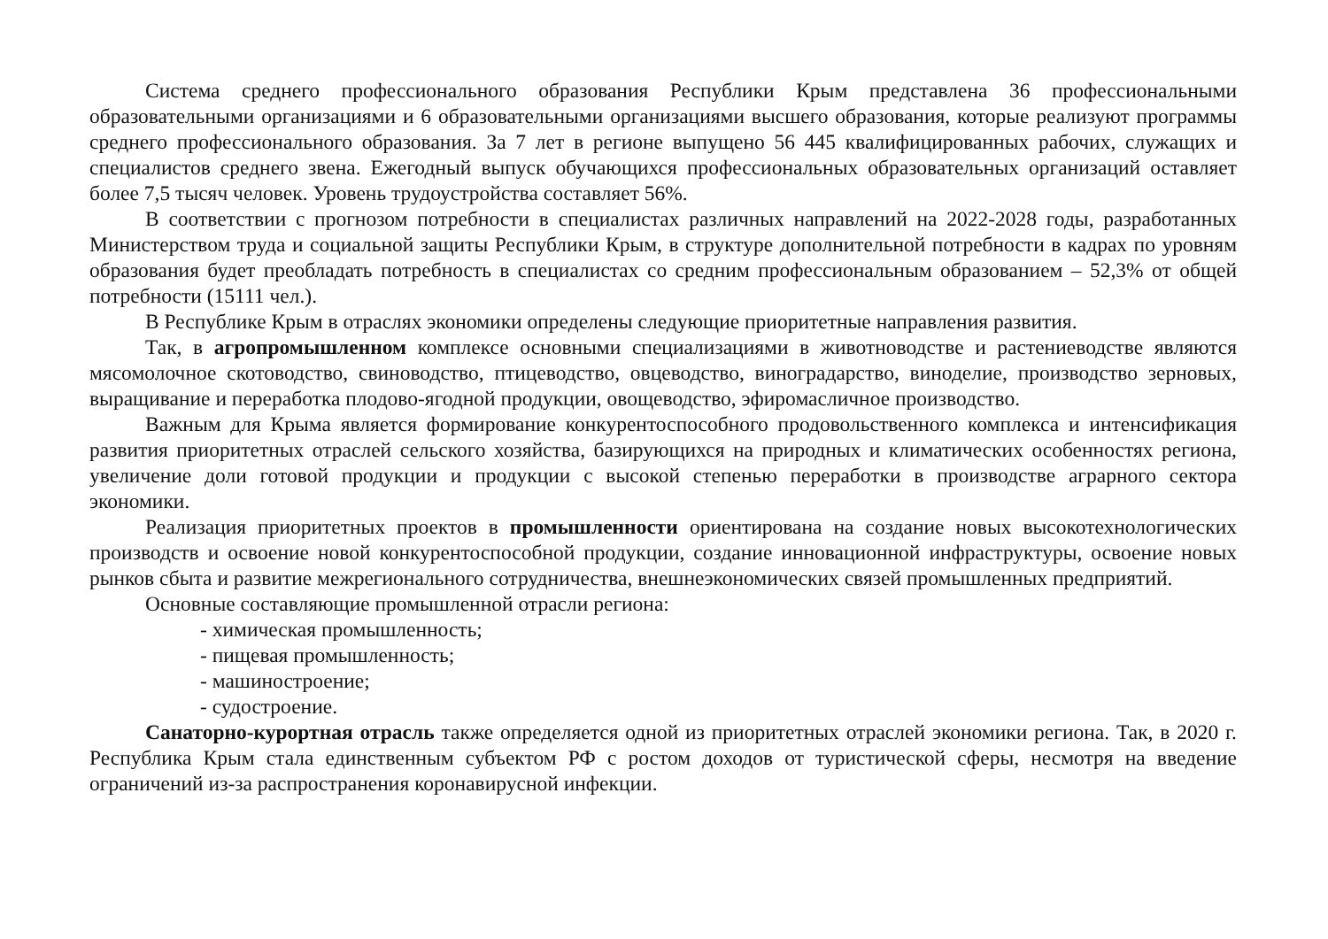Система среднего профессионального образования Республики Крым представлена 36 профессиональными образовательными организациями и 6 образовательными организациями высшего образования, которые реализуют программы среднего профессионального образования. За 7 лет в регионе выпущено 56 445 квалифицированных рабочих, служащих и специалистов среднего звена. Ежегодный выпуск обучающихся профессиональных образовательных организаций оставляет более 7,5 тысяч человек. Уровень трудоустройства составляет 56%.
В соответствии с прогнозом потребности в специалистах различных направлений на 2022-2028 годы, разработанных Министерством труда и социальной защиты Республики Крым, в структуре дополнительной потребности в кадрах по уровням образования будет преобладать потребность в специалистах со средним профессиональным образованием – 52,3% от общей потребности (15111 чел.).
В Республике Крым в отраслях экономики определены следующие приоритетные направления развития.
Так, в агропромышленном комплексе основными специализациями в животноводстве и растениеводстве являются мясомолочное скотоводство, свиноводство, птицеводство, овцеводство, виноградарство, виноделие, производство зерновых, выращивание и переработка плодово-ягодной продукции, овощеводство, эфиромасличное производство.
Важным для Крыма является формирование конкурентоспособного продовольственного комплекса и интенсификация развития приоритетных отраслей сельского хозяйства, базирующихся на природных и климатических особенностях региона, увеличение доли готовой продукции и продукции с высокой степенью переработки в производстве аграрного сектора экономики.
Реализация приоритетных проектов в промышленности ориентирована на создание новых высокотехнологических производств и освоение новой конкурентоспособной продукции, создание инновационной инфраструктуры, освоение новых рынков сбыта и развитие межрегионального сотрудничества, внешнеэкономических связей промышленных предприятий.
Основные составляющие промышленной отрасли региона:
- химическая промышленность;
- пищевая промышленность;
- машиностроение;
- судостроение.
Санаторно-курортная отрасль также определяется одной из приоритетных отраслей экономики региона. Так, в 2020 г. Республика Крым стала единственным субъектом РФ с ростом доходов от туристической сферы, несмотря на введение ограничений из-за распространения коронавирусной инфекции.